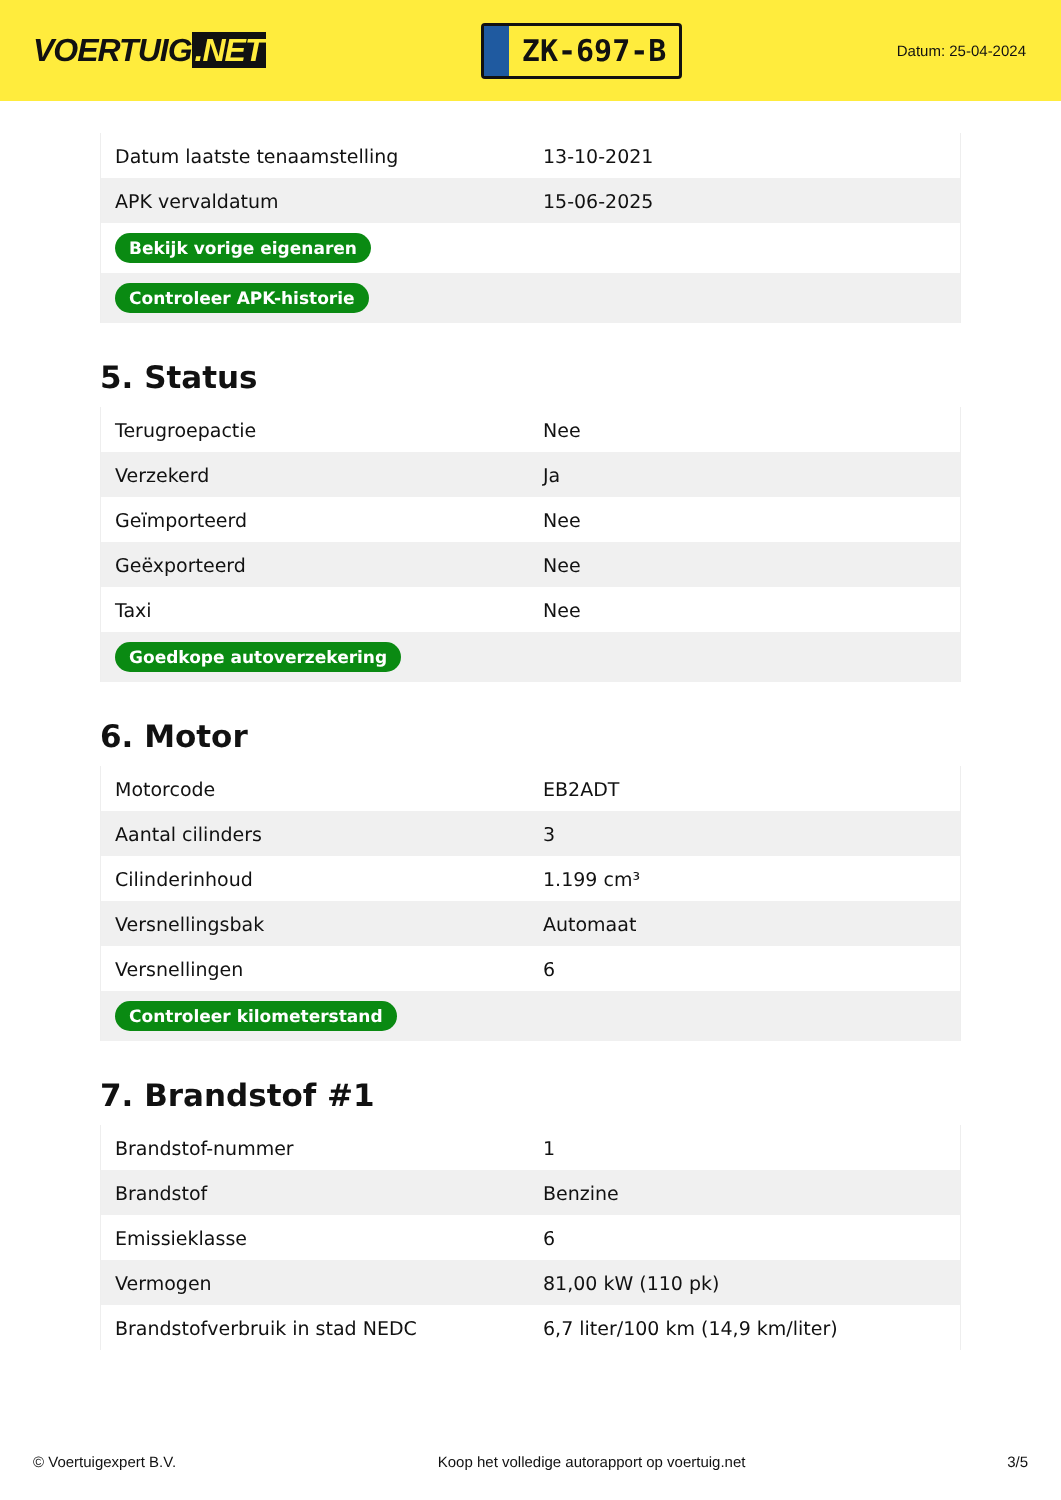VOERTUIG.NET
ZK-697-B
Datum: 25-04-2024
| Datum laatste tenaamstelling | 13-10-2021 |
| APK vervaldatum | 15-06-2025 |
| Bekijk vorige eigenaren | |
| Controleer APK-historie | |
5. Status
| Terugroepactie | Nee |
| Verzekerd | Ja |
| Geïmporteerd | Nee |
| Geëxporteerd | Nee |
| Taxi | Nee |
| Goedkope autoverzekering | |
6. Motor
| Motorcode | EB2ADT |
| Aantal cilinders | 3 |
| Cilinderinhoud | 1.199 cm³ |
| Versnellingsbak | Automaat |
| Versnellingen | 6 |
| Controleer kilometerstand | |
7. Brandstof #1
| Brandstof-nummer | 1 |
| Brandstof | Benzine |
| Emissieklasse | 6 |
| Vermogen | 81,00 kW (110 pk) |
| Brandstofverbruik in stad NEDC | 6,7 liter/100 km (14,9 km/liter) |
© Voertuigexpert B.V. Koop het volledige autorapport op voertuig.net 3/5